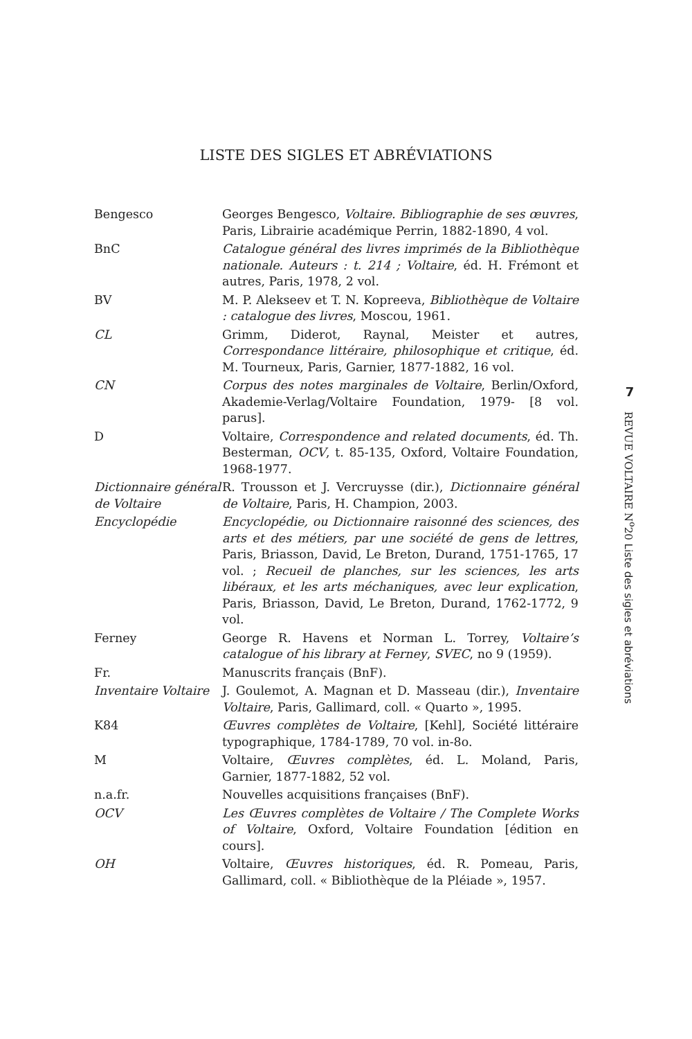LISTE DES SIGLES ET ABRÉVIATIONS
| Bengesco | Georges Bengesco, Voltaire. Bibliographie de ses œuvres , Paris, Librairie académique Perrin, 1882-1890, 4 vol. |
| BnC | Catalogue général des livres imprimés de la Bibliothèque nationale. Auteurs : t. 214 ; Voltaire , éd. H. Frémont et autres, Paris, 1978, 2 vol. |
| BV | M. P. Alekseev et T. N. Kopreeva, Bibliothèque de Voltaire : catalogue des livres , Moscou, 1961. |
| CL | Grimm, Diderot, Raynal, Meister et autres, Correspondance littéraire, philosophique et critique , éd. M. Tourneux, Paris, Garnier, 1877-1882, 16 vol. |
| CN | Corpus des notes marginales de Voltaire , Berlin/Oxford, Akademie-Verlag/Voltaire Foundation, 1979- [8 vol. parus]. |
| D | Voltaire, Correspondence and related documents , éd. Th. Besterman, OCV , t. 85-135, Oxford, Voltaire Foundation, 1968-1977. |
| Dictionnaire général de Voltaire | R. Trousson et J. Vercruysse (dir.), Dictionnaire général de Voltaire , Paris, H. Champion, 2003. |
| Encyclopédie | Encyclopédie, ou Dictionnaire raisonné des sciences, des arts et des métiers, par une société de gens de lettres , Paris, Briasson, David, Le Breton, Durand, 1751-1765, 17 vol. ; Recueil de planches, sur les sciences, les arts libéraux, et les arts méchaniques, avec leur explication , Paris, Briasson, David, Le Breton, Durand, 1762-1772, 9 vol. |
| Ferney | George R. Havens et Norman L. Torrey, Voltaire’s catalogue of his library at Ferney , SVEC , no 9 (1959). |
| Fr. | Manuscrits français (BnF). |
| Inventaire Voltaire | J. Goulemot, A. Magnan et D. Masseau (dir.), Inventaire Voltaire , Paris, Gallimard, coll. « Quarto », 1995. |
| K84 | Œuvres complètes de Voltaire , [Kehl], Société littéraire typographique, 1784-1789, 70 vol. in-8o. |
| M | Voltaire, Œuvres complètes , éd. L. Moland, Paris, Garnier, 1877-1882, 52 vol. |
| n.a.fr. | Nouvelles acquisitions françaises (BnF). |
| OCV | Les Œuvres complètes de Voltaire / The Complete Works of Voltaire , Oxford, Voltaire Foundation [édition en cours]. |
| OH | Voltaire, Œuvres historiques , éd. R. Pomeau, Paris, Gallimard, coll. « Bibliothèque de la Pléiade », 1957. |
7
REVUE VOLTAIRE N<sup>o</sup>20 Liste des sigles et abréviations